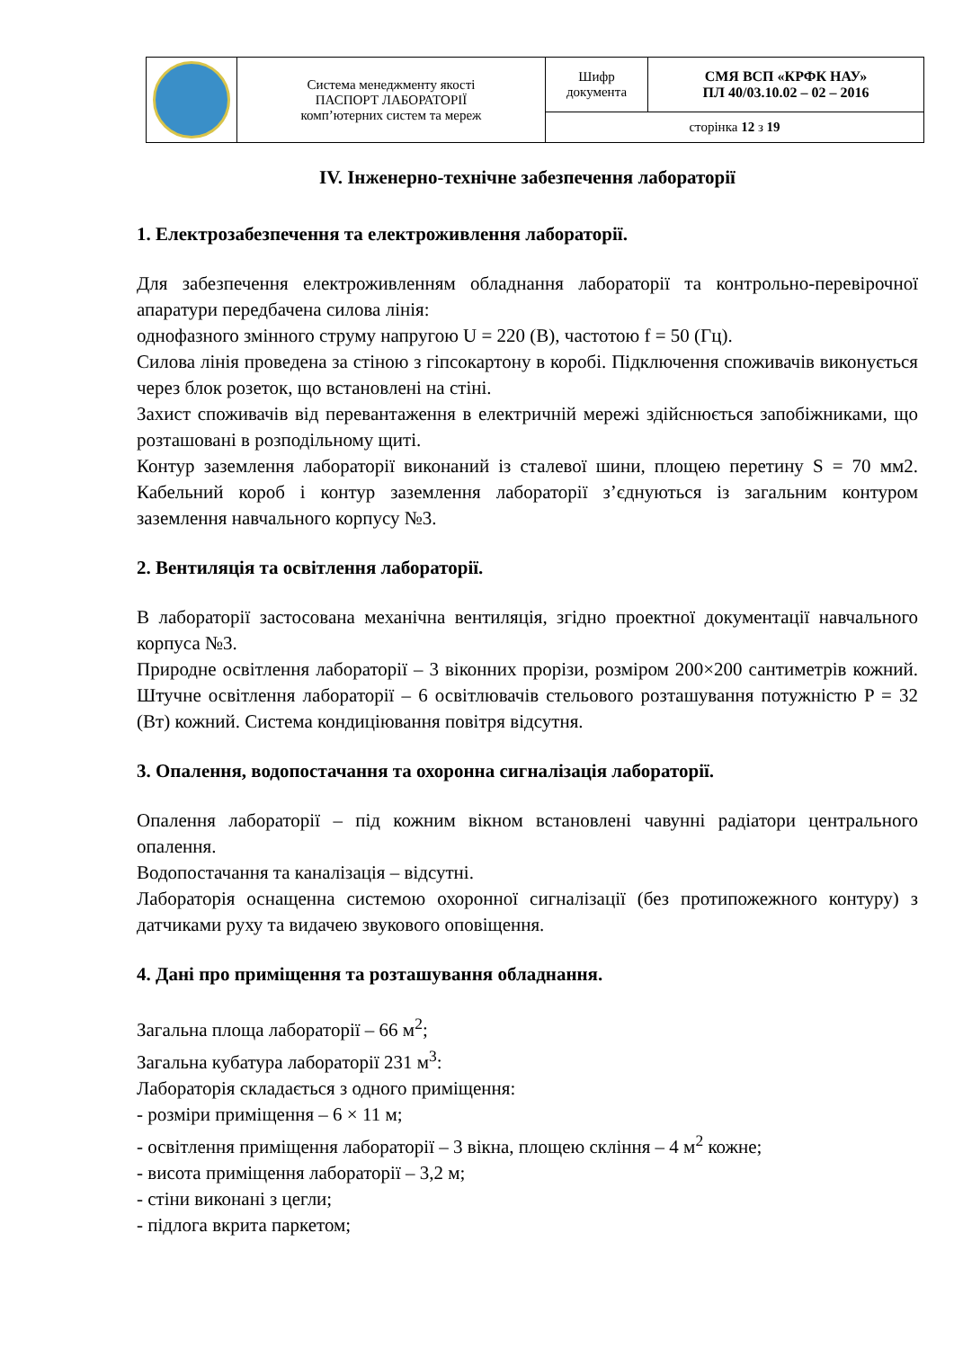| | Система менеджменту якості ПАСПОРТ ЛАБОРАТОРІЇ комп’ютерних систем та мереж | Шифр документа | СМЯ ВСП «КРФК НАУ» ПЛ 40/03.10.02 – 02 – 2016 |
| | | сторінка 12 з 19 | |
IV. Інженерно-технічне забезпечення лабораторії
1. Електрозабезпечення та електроживлення лабораторії.
Для забезпечення електроживленням обладнання лабораторії та контрольно-перевірочної апаратури передбачена силова лінія:
однофазного змінного струму напругою U = 220 (В), частотою f = 50 (Гц).
Силова лінія проведена за стіною з гіпсокартону в коробі. Підключення споживачів виконується через блок розеток, що встановлені на стіні.
Захист споживачів від перевантаження в електричній мережі здійснюється запобіжниками, що розташовані в розподільному щиті.
Контур заземлення лабораторії виконаний із сталевої шини, площею перетину S = 70 мм2. Кабельний короб і контур заземлення лабораторії з’єднуються із загальним контуром заземлення навчального корпусу №3.
2. Вентиляція та освітлення лабораторії.
В лабораторії застосована механічна вентиляція, згідно проектної документації навчального корпуса №3.
Природне освітлення лабораторії – 3 віконних прорізи, розміром 200×200 сантиметрів кожний. Штучне освітлення лабораторії – 6 освітлювачів стельового розташування потужністю P = 32 (Вт) кожний. Система кондиціювання повітря відсутня.
3. Опалення, водопостачання та охоронна сигналізація лабораторії.
Опалення лабораторії – під кожним вікном встановлені чавунні радіатори центрального опалення.
Водопостачання та каналізація – відсутні.
Лабораторія оснащенна системою охоронної сигналізації (без протипожежного контуру) з датчиками руху та видачею звукового оповіщення.
4. Дані про приміщення та розташування обладнання.
Загальна площа лабораторії – 66 м<sup>2</sup>;
Загальна кубатура лабораторії 231 м<sup>3</sup>:
Лабораторія складається з одного приміщення:
- розміри приміщення – 6 × 11 м;
- освітлення приміщення лабораторії – 3 вікна, площею скління – 4 м<sup>2</sup> кожне;
- висота приміщення лабораторії – 3,2 м;
- стіни виконані з цегли;
- підлога вкрита паркетом;